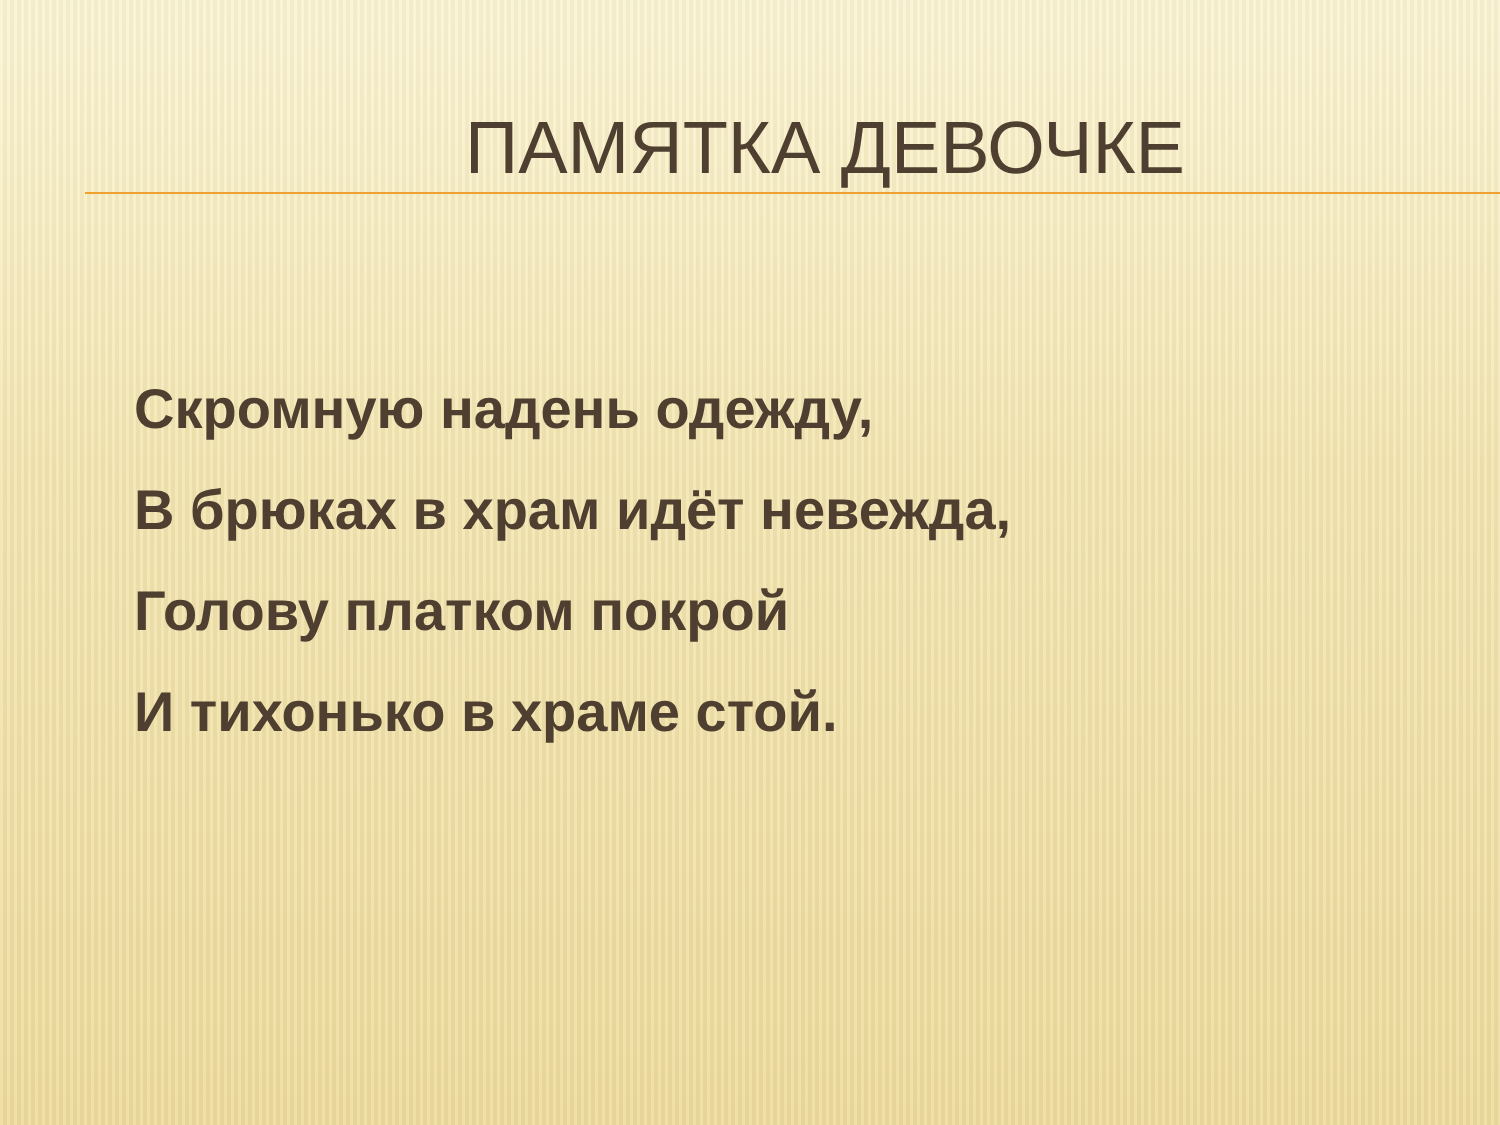ПАМЯТКА ДЕВОЧКЕ
Скромную надень одежду,
В брюках в храм идёт невежда,
Голову платком покрой
И тихонько в храме стой.